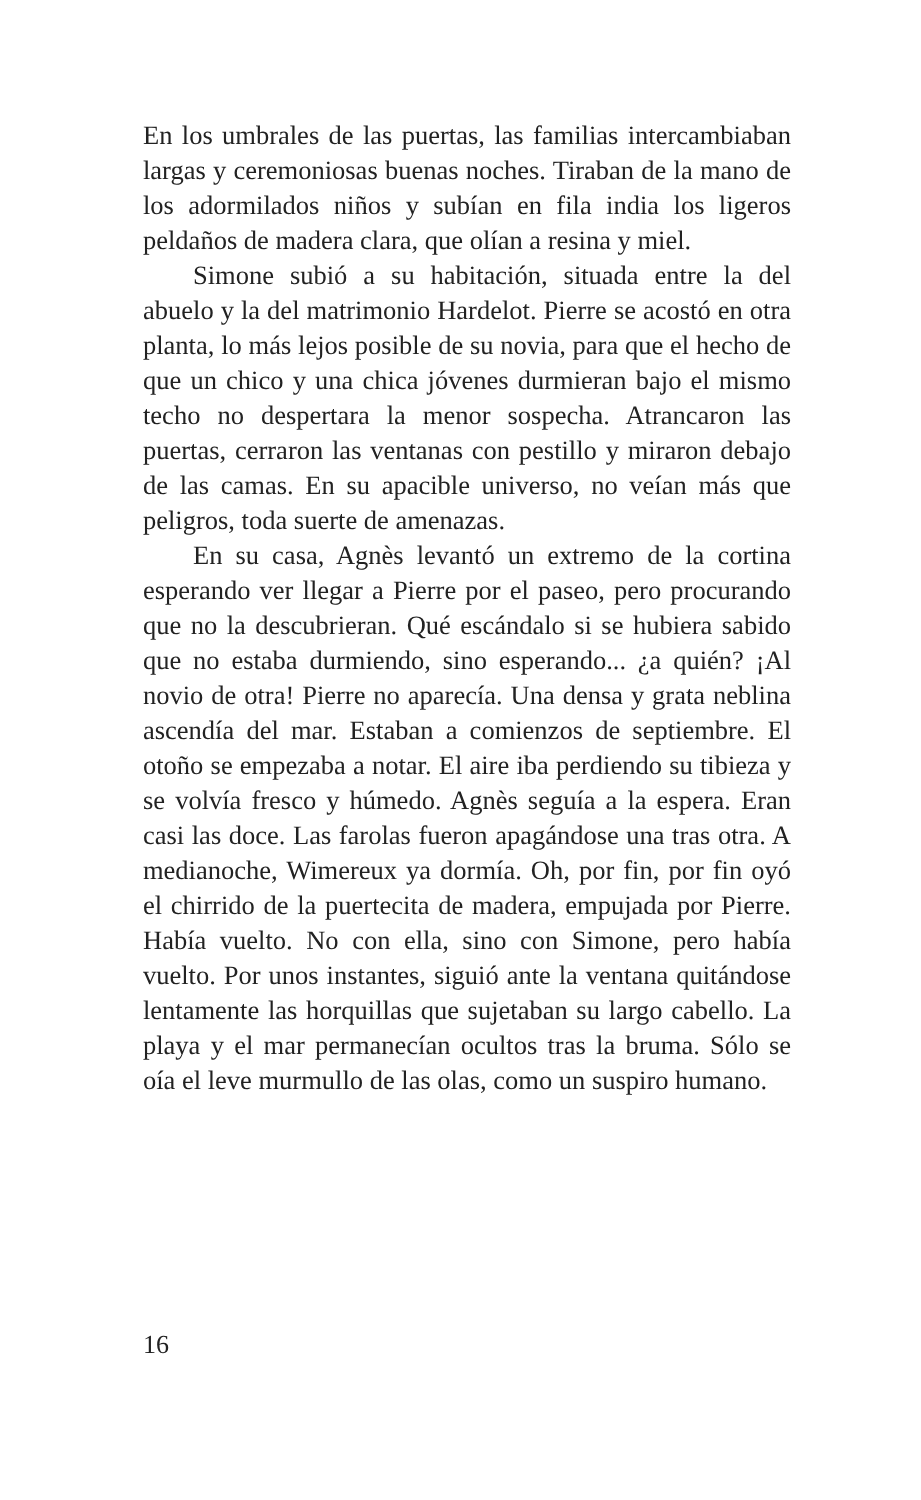En los umbrales de las puertas, las familias intercambiaban largas y ceremoniosas buenas noches. Tiraban de la mano de los adormilados niños y subían en fila india los ligeros peldaños de madera clara, que olían a resina y miel.
Simone subió a su habitación, situada entre la del abuelo y la del matrimonio Hardelot. Pierre se acostó en otra planta, lo más lejos posible de su novia, para que el hecho de que un chico y una chica jóvenes durmieran bajo el mismo techo no despertara la menor sospecha. Atrancaron las puertas, cerraron las ventanas con pestillo y miraron debajo de las camas. En su apacible universo, no veían más que peligros, toda suerte de amenazas.
En su casa, Agnès levantó un extremo de la cortina esperando ver llegar a Pierre por el paseo, pero procurando que no la descubrieran. Qué escándalo si se hubiera sabido que no estaba durmiendo, sino esperando... ¿a quién? ¡Al novio de otra! Pierre no aparecía. Una densa y grata neblina ascendía del mar. Estaban a comienzos de septiembre. El otoño se empezaba a notar. El aire iba perdiendo su tibieza y se volvía fresco y húmedo. Agnès seguía a la espera. Eran casi las doce. Las farolas fueron apagándose una tras otra. A medianoche, Wimereux ya dormía. Oh, por fin, por fin oyó el chirrido de la puertecita de madera, empujada por Pierre. Había vuelto. No con ella, sino con Simone, pero había vuelto. Por unos instantes, siguió ante la ventana quitándose lentamente las horquillas que sujetaban su largo cabello. La playa y el mar permanecían ocultos tras la bruma. Sólo se oía el leve murmullo de las olas, como un suspiro humano.
16